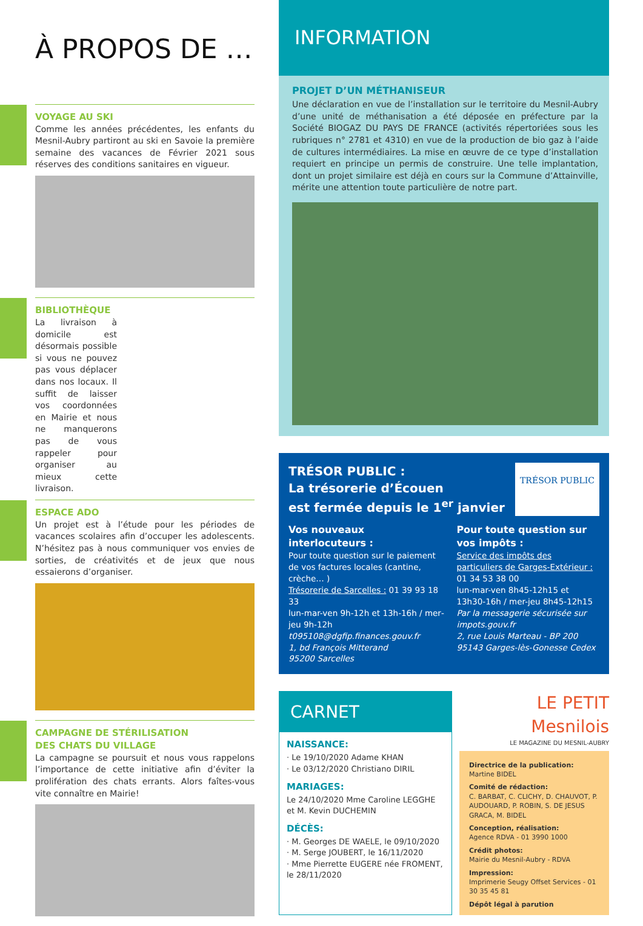À PROPOS DE …
VOYAGE AU SKI
Comme les années précédentes, les enfants du Mesnil-Aubry partiront au ski en Savoie la pre­mière semaine des vacances de Février 2021 sous réserves des conditions sanitaires en vigueur.
BIBLIOTHÈQUE
La livraison à domi­cile est désormais possible si vous ne pouvez pas vous déplacer dans nos locaux. Il suffit de laisser vos coor­données en Mairie et nous ne man­querons pas de vous rappeler pour organiser au mieux cette livraison.
ESPACE ADO
Un projet est à l’étude pour les périodes de vacances scolaires afin d’occuper les adolescents. N’hésitez pas à nous communiquer vos envies de sorties, de créati­vités et de jeux que nous essaierons d’organiser.
CAMPAGNE DE STÉRILISATION
DES CHATS DU VILLAGE
La campagne se poursuit et nous vous rappelons l’importance de cette initiative afin d’éviter la prolifération des chats errants. Alors faîtes-vous vite connaître en Mairie!
INFORMATION
PROJET D’UN MÉTHANISEUR
Une déclaration en vue de l’installation sur le territoire du Mesnil-Aubry d’une unité de méthanisation a été déposée en préfecture par la Société BIOGAZ DU PAYS DE FRANCE (activités répertoriées sous les rubriques n° 2781 et 4310) en vue de la production de bio gaz à l’aide de cultures intermédiaires. La mise en œuvre de ce type d’installation requiert en principe un permis de construire. Une telle implantation, dont un projet similaire est déjà en cours sur la Commune d’Attainville, mérite une at­tention toute particulière de notre part.
TRÉSOR PUBLIC :
La trésorerie d’Écouen
est fermée depuis le 1<sup>er</sup> janvier
TRÉSOR PUBLIC
Vos nouveaux interlocuteurs :
Pour toute question sur le paiement de vos factures locales (cantine, crèche… )
Trésorerie de Sarcelles : 01 39 93 18 33
lun-mar-ven 9h-12h et 13h-16h / mer­jeu 9h-12h
t095108@dgfip.finances.gouv.fr
1, bd François Mitterand
95200 Sarcelles
Pour toute question sur vos impôts :
Service des impôts des particuliers de Garges-Extérieur : 01 34 53 38 00
lun-mar-ven 8h45-12h15 et 13h30-16h / mer-jeu 8h45-12h15
Par la messagerie sécurisée sur impots.gouv.fr
2, rue Louis Marteau - BP 200
95143 Garges-lès-Gonesse Cedex
CARNET
NAISSANCE:
· Le 19/10/2020 Adame KHAN
· Le 03/12/2020 Christiano DIRIL
MARIAGES:
Le 24/10/2020 Mme Caroline LEGGHE et M. Kevin DUCHEMIN
DÉCÈS:
· M. Georges DE WAELE, le 09/10/2020
· M. Serge JOUBERT, le 16/11/2020
· Mme Pierrette EUGERE née FROMENT, le 28/11/2020
LE PETIT Mesnilois
LE MAGAZINE DU MESNIL-AUBRY
Directrice de la publication:
Martine BIDEL
Comité de rédaction:
C. BARBAT, C. CLICHY, D. CHAUVOT, P. AUDOUARD, P. ROBIN, S. DE JESUS GRACA, M. BIDEL
Conception, réalisation:
Agence RDVA - 01 3990 1000
Crédit photos:
Mairie du Mesnil-Aubry - RDVA
Impression:
Imprimerie Seugy Offset Services - 01 30 35 45 81
Dépôt légal à parution